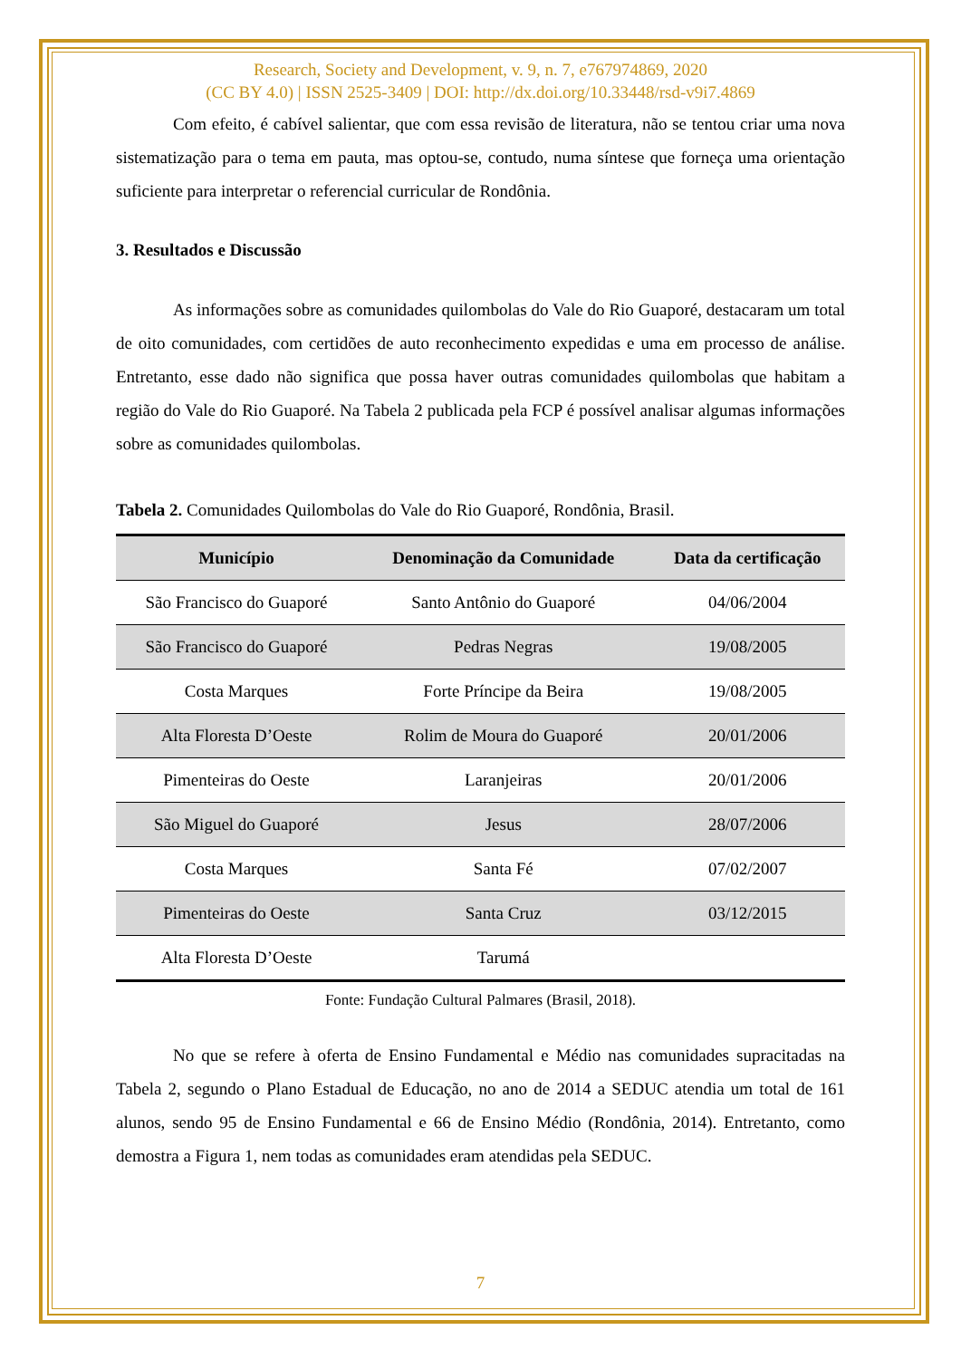Research, Society and Development, v. 9, n. 7, e767974869, 2020
(CC BY 4.0) | ISSN 2525-3409 | DOI: http://dx.doi.org/10.33448/rsd-v9i7.4869
Com efeito, é cabível salientar, que com essa revisão de literatura, não se tentou criar uma nova sistematização para o tema em pauta, mas optou-se, contudo, numa síntese que forneça uma orientação suficiente para interpretar o referencial curricular de Rondônia.
3. Resultados e Discussão
As informações sobre as comunidades quilombolas do Vale do Rio Guaporé, destacaram um total de oito comunidades, com certidões de auto reconhecimento expedidas e uma em processo de análise. Entretanto, esse dado não significa que possa haver outras comunidades quilombolas que habitam a região do Vale do Rio Guaporé. Na Tabela 2 publicada pela FCP é possível analisar algumas informações sobre as comunidades quilombolas.
Tabela 2. Comunidades Quilombolas do Vale do Rio Guaporé, Rondônia, Brasil.
| Município | Denominação da Comunidade | Data da certificação |
| --- | --- | --- |
| São Francisco do Guaporé | Santo Antônio do Guaporé | 04/06/2004 |
| São Francisco do Guaporé | Pedras Negras | 19/08/2005 |
| Costa Marques | Forte Príncipe da Beira | 19/08/2005 |
| Alta Floresta D’Oeste | Rolim de Moura do Guaporé | 20/01/2006 |
| Pimenteiras do Oeste | Laranjeiras | 20/01/2006 |
| São Miguel do Guaporé | Jesus | 28/07/2006 |
| Costa Marques | Santa Fé | 07/02/2007 |
| Pimenteiras do Oeste | Santa Cruz | 03/12/2015 |
| Alta Floresta D’Oeste | Tarumá | |
Fonte: Fundação Cultural Palmares (Brasil, 2018).
No que se refere à oferta de Ensino Fundamental e Médio nas comunidades supracitadas na Tabela 2, segundo o Plano Estadual de Educação, no ano de 2014 a SEDUC atendia um total de 161 alunos, sendo 95 de Ensino Fundamental e 66 de Ensino Médio (Rondônia, 2014). Entretanto, como demostra a Figura 1, nem todas as comunidades eram atendidas pela SEDUC.
7